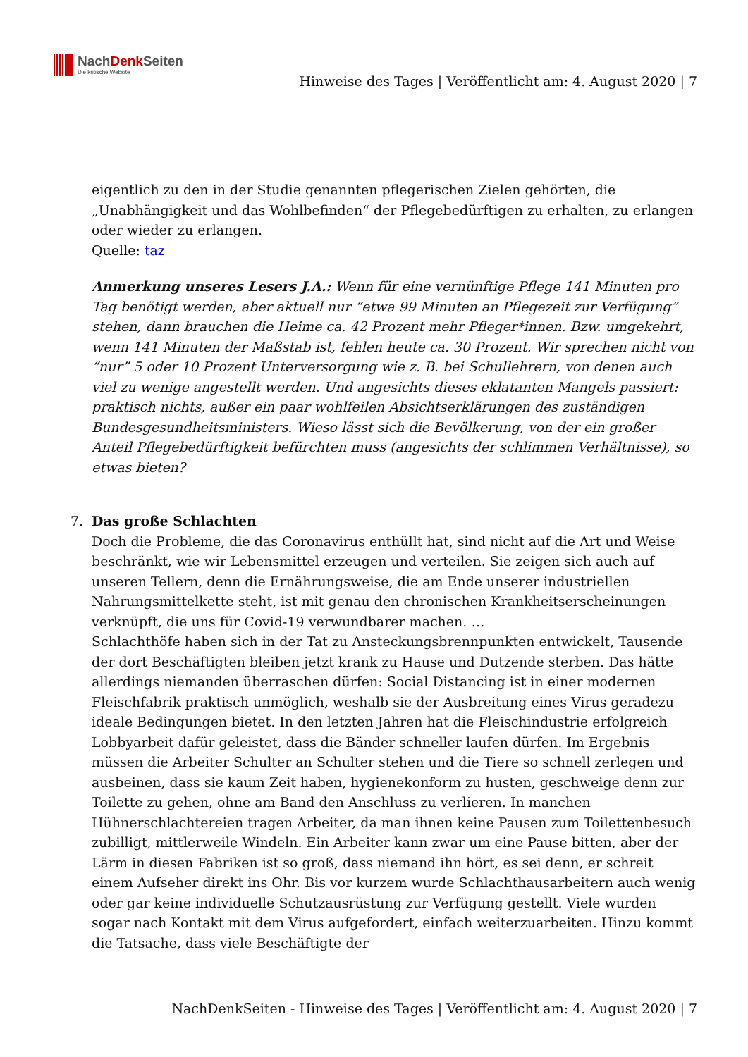NachDenk Seiten
Die kritische Website
Hinweise des Tages | Veröffentlicht am: 4. August 2020 | 7
eigentlich zu den in der Studie genannten pflegerischen Zielen gehörten, die „Unabhängigkeit und das Wohlbefinden“ der Pflegebedürftigen zu erhalten, zu erlangen oder wieder zu erlangen.
Quelle: taz
Anmerkung unseres Lesers J.A.: Wenn für eine vernünftige Pflege 141 Minuten pro Tag benötigt werden, aber aktuell nur “etwa 99 Minuten an Pflegezeit zur Verfügung” stehen, dann brauchen die Heime ca. 42 Prozent mehr Pfleger*innen. Bzw. umgekehrt, wenn 141 Minuten der Maßstab ist, fehlen heute ca. 30 Prozent. Wir sprechen nicht von “nur” 5 oder 10 Prozent Unterversorgung wie z. B. bei Schullehrern, von denen auch viel zu wenige angestellt werden. Und angesichts dieses eklatanten Mangels passiert: praktisch nichts, außer ein paar wohlfeilen Absichtserklärungen des zuständigen Bundesgesundheitsministers. Wieso lässt sich die Bevölkerung, von der ein großer Anteil Pflegebedürftigkeit befürchten muss (angesichts der schlimmen Verhältnisse), so etwas bieten?
7. Das große Schlachten
Doch die Probleme, die das Coronavirus enthüllt hat, sind nicht auf die Art und Weise beschränkt, wie wir Lebensmittel erzeugen und verteilen. Sie zeigen sich auch auf unseren Tellern, denn die Ernährungsweise, die am Ende unserer industriellen Nahrungsmittelkette steht, ist mit genau den chronischen Krankheitserscheinungen verknüpft, die uns für Covid-19 verwundbarer machen. …
Schlachthöfe haben sich in der Tat zu Ansteckungsbrennpunkten entwickelt, Tausende der dort Beschäftigten bleiben jetzt krank zu Hause und Dutzende sterben. Das hätte allerdings niemanden überraschen dürfen: Social Distancing ist in einer modernen Fleischfabrik praktisch unmöglich, weshalb sie der Ausbreitung eines Virus geradezu ideale Bedingungen bietet. In den letzten Jahren hat die Fleischindustrie erfolgreich Lobbyarbeit dafür geleistet, dass die Bänder schneller laufen dürfen. Im Ergebnis müssen die Arbeiter Schulter an Schulter stehen und die Tiere so schnell zerlegen und ausbeinen, dass sie kaum Zeit haben, hygienekonform zu husten, geschweige denn zur Toilette zu gehen, ohne am Band den Anschluss zu verlieren. In manchen Hühnerschlachtereien tragen Arbeiter, da man ihnen keine Pausen zum Toilettenbesuch zubilligt, mittlerweile Windeln. Ein Arbeiter kann zwar um eine Pause bitten, aber der Lärm in diesen Fabriken ist so groß, dass niemand ihn hört, es sei denn, er schreit einem Aufseher direkt ins Ohr. Bis vor kurzem wurde Schlachthausarbeitern auch wenig oder gar keine individuelle Schutzausrüstung zur Verfügung gestellt. Viele wurden sogar nach Kontakt mit dem Virus aufgefordert, einfach weiterzuarbeiten. Hinzu kommt die Tatsache, dass viele Beschäftigte der
NachDenkSeiten - Hinweise des Tages | Veröffentlicht am: 4. August 2020 | 7